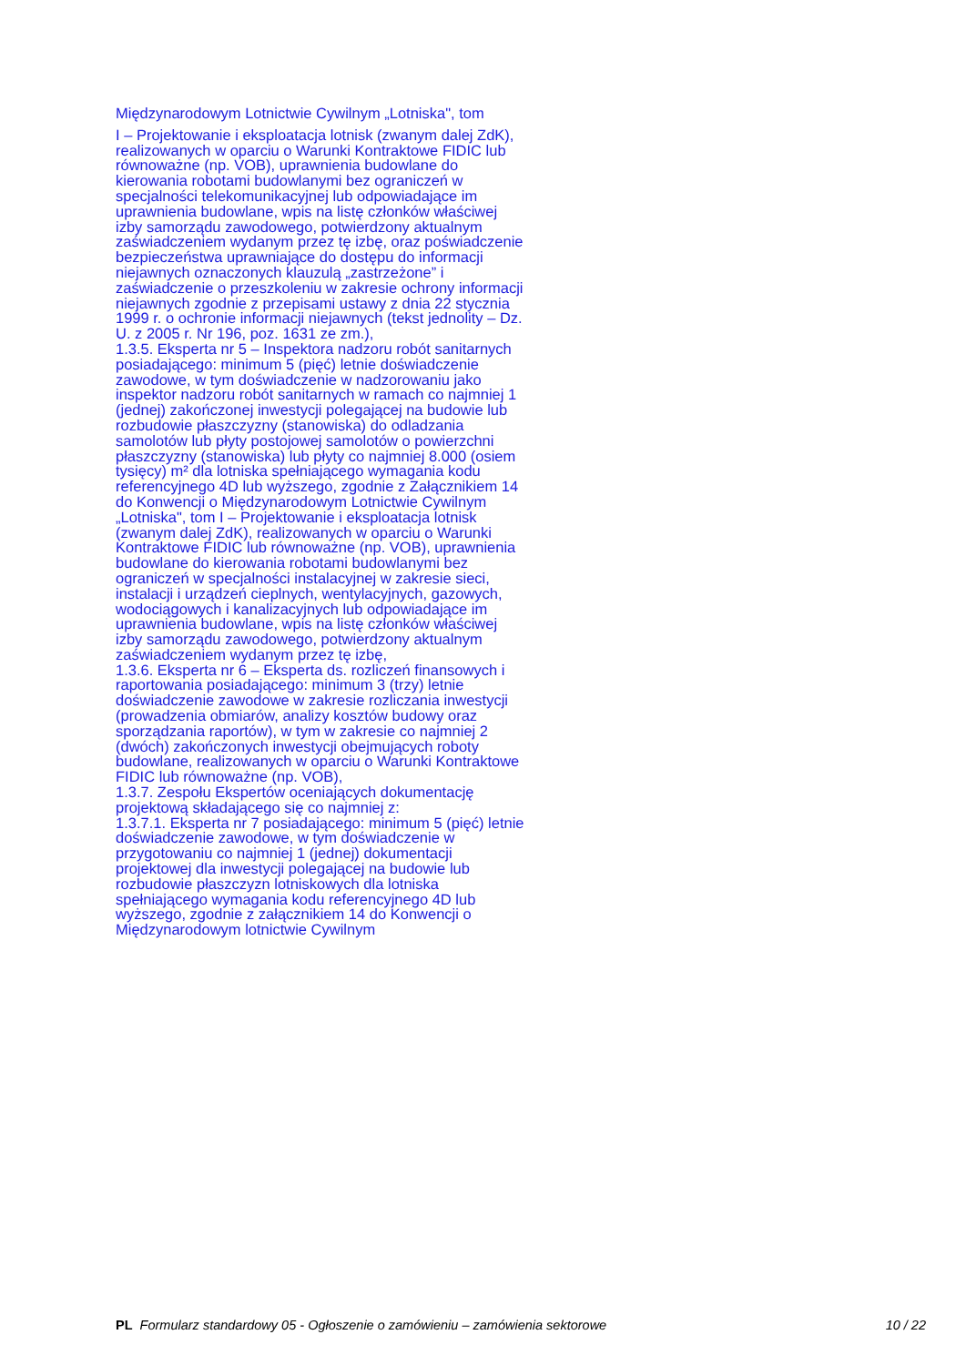Międzynarodowym Lotnictwie Cywilnym „Lotniska", tom
I – Projektowanie i eksploatacja lotnisk (zwanym dalej ZdK), realizowanych w oparciu o Warunki Kontraktowe FIDIC lub równoważne (np. VOB), uprawnienia budowlane do kierowania robotami budowlanymi bez ograniczeń w specjalności telekomunikacyjnej lub odpowiadające im uprawnienia budowlane, wpis na listę członków właściwej izby samorządu zawodowego, potwierdzony aktualnym zaświadczeniem wydanym przez tę izbę, oraz poświadczenie bezpieczeństwa uprawniające do dostępu do informacji niejawnych oznaczonych klauzulą „zastrzeżone” i zaświadczenie o przeszkoleniu w zakresie ochrony informacji niejawnych zgodnie z przepisami ustawy z dnia 22 stycznia 1999 r. o ochronie informacji niejawnych (tekst jednolity – Dz. U. z 2005 r. Nr 196, poz. 1631 ze zm.),
1.3.5. Eksperta nr 5 – Inspektora nadzoru robót sanitarnych posiadającego: minimum 5 (pięć) letnie doświadczenie zawodowe, w tym doświadczenie w nadzorowaniu jako inspektor nadzoru robót sanitarnych w ramach co najmniej 1 (jednej) zakończonej inwestycji polegającej na budowie lub rozbudowie płaszczyzny (stanowiska) do odladzania samolotów lub płyty postojowej samolotów o powierzchni płaszczyzny (stanowiska) lub płyty co najmniej 8.000 (osiem tysięcy) m² dla lotniska spełniającego wymagania kodu referencyjnego 4D lub wyższego, zgodnie z Załącznikiem 14 do Konwencji o Międzynarodowym Lotnictwie Cywilnym „Lotniska", tom I – Projektowanie i eksploatacja lotnisk (zwanym dalej ZdK), realizowanych w oparciu o Warunki Kontraktowe FIDIC lub równoważne (np. VOB), uprawnienia budowlane do kierowania robotami budowlanymi bez ograniczeń w specjalności instalacyjnej w zakresie sieci, instalacji i urządzeń cieplnych, wentylacyjnych, gazowych, wodociągowych i kanalizacyjnych lub odpowiadające im uprawnienia budowlane, wpis na listę członków właściwej izby samorządu zawodowego, potwierdzony aktualnym zaświadczeniem wydanym przez tę izbę,
1.3.6. Eksperta nr 6 – Eksperta ds. rozliczeń finansowych i raportowania posiadającego: minimum 3 (trzy) letnie doświadczenie zawodowe w zakresie rozliczania inwestycji (prowadzenia obmiarów, analizy kosztów budowy oraz sporządzania raportów), w tym w zakresie co najmniej 2 (dwóch) zakończonych inwestycji obejmujących roboty budowlane, realizowanych w oparciu o Warunki Kontraktowe FIDIC lub równoważne (np. VOB),
1.3.7. Zespołu Ekspertów oceniających dokumentację projektową składającego się co najmniej z:
1.3.7.1. Eksperta nr 7 posiadającego: minimum 5 (pięć) letnie doświadczenie zawodowe, w tym doświadczenie w przygotowaniu co najmniej 1 (jednej) dokumentacji projektowej dla inwestycji polegającej na budowie lub rozbudowie płaszczyzn lotniskowych dla lotniska spełniającego wymagania kodu referencyjnego 4D lub wyższego, zgodnie z załącznikiem 14 do Konwencji o Międzynarodowym lotnictwie Cywilnym
PL Formularz standardowy 05 - Ogłoszenie o zamówieniu – zamówienia sektorowe 10 / 22